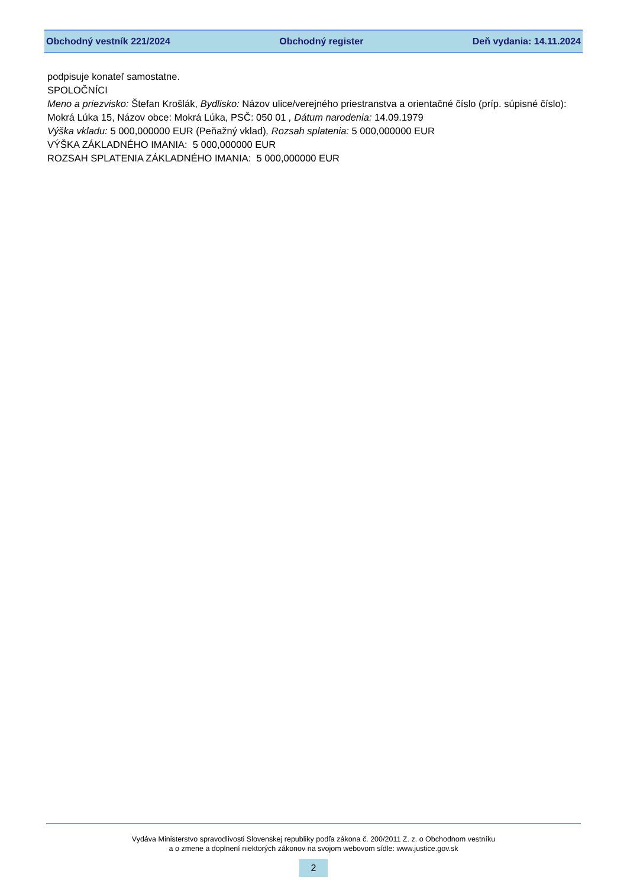Obchodný vestník 221/2024 Obchodný register Deň vydania: 14.11.2024
podpisuje konateľ samostatne.
SPOLOČNÍCI
Meno a priezvisko: Štefan Krošlák, Bydlisko: Názov ulice/verejného priestranstva a orientačné číslo (príp. súpisné číslo): Mokrá Lúka 15, Názov obce: Mokrá Lúka, PSČ: 050 01 , Dátum narodenia: 14.09.1979
Výška vkladu: 5 000,000000 EUR (Peňažný vklad), Rozsah splatenia: 5 000,000000 EUR
VÝŠKA ZÁKLADNÉHO IMANIA: 5 000,000000 EUR
ROZSAH SPLATENIA ZÁKLADNÉHO IMANIA: 5 000,000000 EUR
Vydáva Ministerstvo spravodlivosti Slovenskej republiky podľa zákona č. 200/2011 Z. z. o Obchodnom vestníku
a o zmene a doplnení niektorých zákonov na svojom webovom sídle: www.justice.gov.sk
2